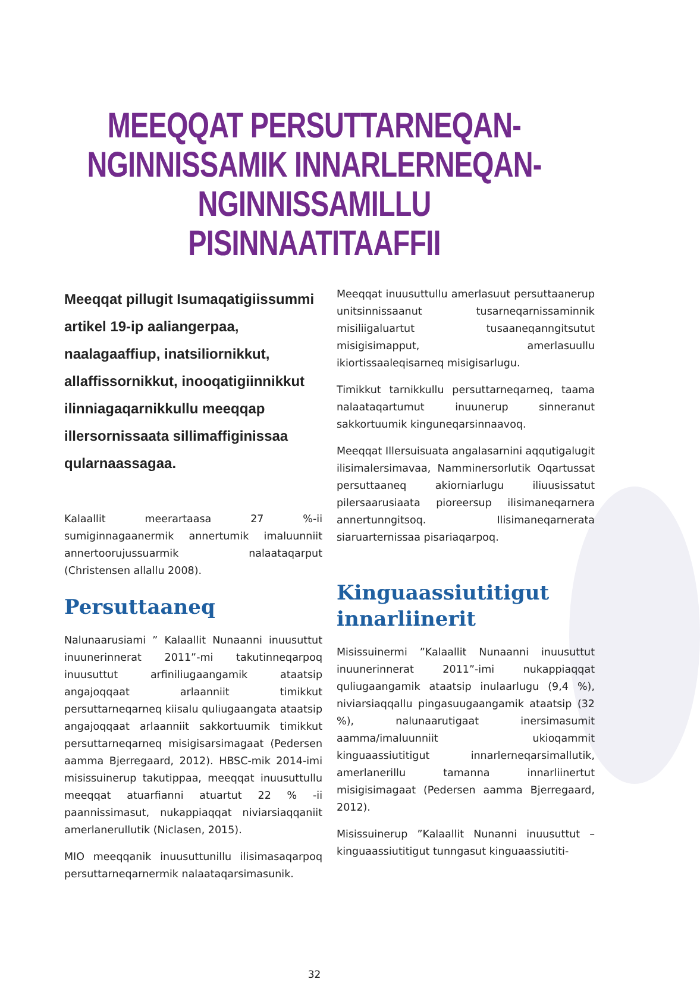MEEQQAT PERSUTTARNEQAN-
NGINNISSAMIK INNARLERNEQAN-
NGINNISSAMILLU PISINNAATITAAFFII
Meeqqat pillugit Isumaqatigiissummi artikel 19-ip aaliangerpaa, naalagaaffiup, inatsiliornikkut, allaffissornikkut, inooqatigiinnikkut ilinniagaqarnikkullu meeqqap illersornissaata sillimaffiginissaa qularnaassagaa.
Kalaallit meerartaasa 27 %-ii sumiginnagaanermik annertumik imaluunniit annertoorujussuarmik nalaataqarput (Christensen allallu 2008).
Persuttaaneq
Nalunaarusiami ” Kalaallit Nunaanni inuusuttut inuunerinnerat 2011”-mi takutinneqarpoq inuusuttut arfiniliugaangamik ataatsip angajoqqaat arlaanniit timikkut persuttarneqarneq kiisalu quliugaangata ataatsip angajoqqaat arlaanniit sakkortuumik timikkut persuttarneqarneq misigisarsimagaat (Pedersen aamma Bjerregaard, 2012). HBSC-mik 2014-imi misissuinerup takutippaa, meeqqat inuusuttullu meeqqat atuarfianni atuartut 22 % -ii paannissimasut, nukappiaqqat niviarsiaqqaniit amerlanerullutik (Niclasen, 2015).
MIO meeqqanik inuusuttunillu ilisimasaqarpoq persuttarneqarnermik nalaataqarsimasunik.
Meeqqat inuusuttullu amerlasuut persuttaanerup unitsinnissaanut tusarneqarnissaminnik misiliigaluartut tusaaneqanngitsutut misigisimapput, amerlasuullu ikiortissaaleqisarneq misigisarlugu.
Timikkut tarnikkullu persuttarneqarneq, taama nalaataqartumut inuunerup sinneranut sakkortuumik kinguneqarsinnaavoq.
Meeqqat Illersuisuata angalasarnini aqqutigalugit ilisimalersimavaa, Namminersorlutik Oqartussat persuttaaneq akiorniarlugu iliuusissatut pilersaarusiaata pioreersup ilisimaneqarnera annertunngitsoq. Ilisimaneqarnerata siaruarternissaa pisariaqarpoq.
Kinguaassiutitigut innarliinerit
Misissuinermi ”Kalaallit Nunaanni inuusuttut inuunerinnerat 2011”-imi nukappiaqqat quliugaangamik ataatsip inulaarlugu (9,4 %), niviarsiaqqallu pingasuugaangamik ataatsip (32 %), nalunaarutigaat inersimasumit aamma/imaluunniit ukioqammit kinguaassiutitigut innarlerneqarsimallutik, amerlanerillu tamanna innarliinertut misigisimagaat (Pedersen aamma Bjerregaard, 2012).
Misissuinerup ”Kalaallit Nunanni inuusuttut – kinguaassiutitigut tunngasut kinguaassiutiti-
32